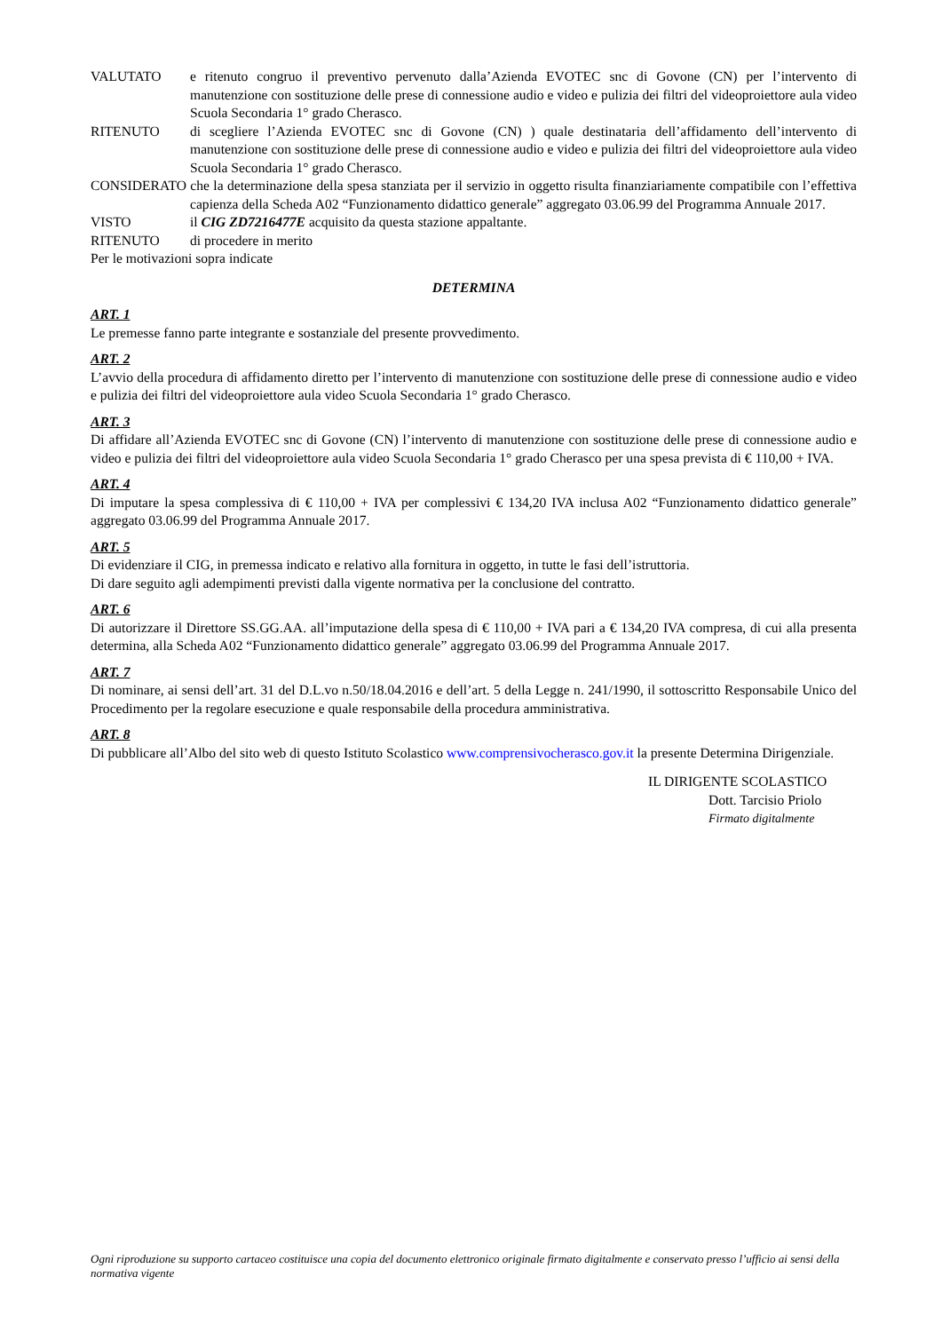VALUTATO e ritenuto congruo il preventivo pervenuto dalla’Azienda EVOTEC snc di Govone (CN) per l’intervento di manutenzione con sostituzione delle prese di connessione audio e video e pulizia dei filtri del videoproiettore aula video Scuola Secondaria 1° grado Cherasco.
RITENUTO di scegliere l’Azienda EVOTEC snc di Govone (CN) ) quale destinataria dell’affidamento dell’intervento di manutenzione con sostituzione delle prese di connessione audio e video e pulizia dei filtri del videoproiettore aula video Scuola Secondaria 1° grado Cherasco.
CONSIDERATO che la determinazione della spesa stanziata per il servizio in oggetto risulta finanziariamente compatibile con l’effettiva capienza della Scheda A02 “Funzionamento didattico generale” aggregato 03.06.99 del Programma Annuale 2017.
VISTO il CIG ZD7216477E acquisito da questa stazione appaltante.
RITENUTO di procedere in merito
Per le motivazioni sopra indicate
DETERMINA
ART. 1
Le premesse fanno parte integrante e sostanziale del presente provvedimento.
ART. 2
L’avvio della procedura di affidamento diretto per l’intervento di manutenzione con sostituzione delle prese di connessione audio e video e pulizia dei filtri del videoproiettore aula video Scuola Secondaria 1° grado Cherasco.
ART. 3
Di affidare all’Azienda EVOTEC snc di Govone (CN) l’intervento di manutenzione con sostituzione delle prese di connessione audio e video e pulizia dei filtri del videoproiettore aula video Scuola Secondaria 1° grado Cherasco per una spesa prevista di € 110,00 + IVA.
ART. 4
Di imputare la spesa complessiva di € 110,00 + IVA per complessivi € 134,20 IVA inclusa A02 “Funzionamento didattico generale” aggregato 03.06.99 del Programma Annuale 2017.
ART. 5
Di evidenziare il CIG, in premessa indicato e relativo alla fornitura in oggetto, in tutte le fasi dell’istruttoria.
Di dare seguito agli adempimenti previsti dalla vigente normativa per la conclusione del contratto.
ART. 6
Di autorizzare il Direttore SS.GG.AA. all’imputazione della spesa di € 110,00 + IVA pari a € 134,20 IVA compresa, di cui alla presenta determina, alla Scheda A02 “Funzionamento didattico generale” aggregato 03.06.99 del Programma Annuale 2017.
ART. 7
Di nominare, ai sensi dell’art. 31 del D.L.vo n.50/18.04.2016 e dell’art. 5 della Legge n. 241/1990, il sottoscritto Responsabile Unico del Procedimento per la regolare esecuzione e quale responsabile della procedura amministrativa.
ART. 8
Di pubblicare all’Albo del sito web di questo Istituto Scolastico www.comprensivocherasco.gov.it la presente Determina Dirigenziale.
IL DIRIGENTE SCOLASTICO
Dott. Tarcisio Priolo
Firmato digitalmente
Ogni riproduzione su supporto cartaceo costituisce una copia del documento elettronico originale firmato digitalmente e conservato presso l’ufficio ai sensi della normativa vigente